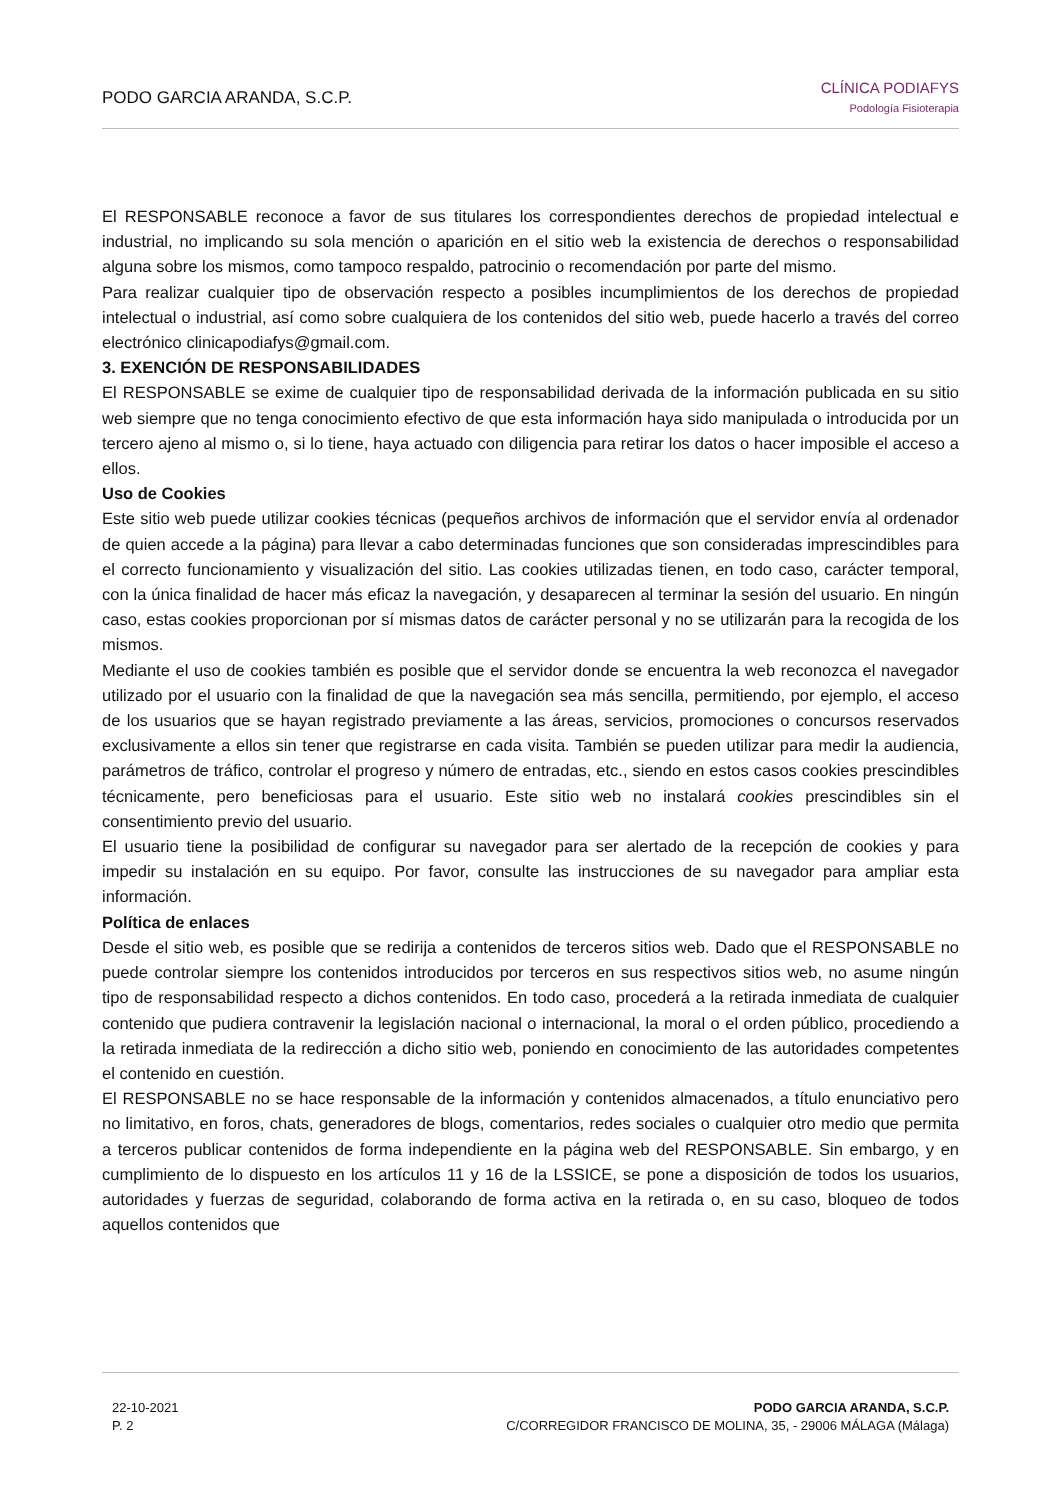PODO GARCIA ARANDA, S.C.P.
CLÍNICA PODIAFYS
Podología Fisioterapia
El RESPONSABLE reconoce a favor de sus titulares los correspondientes derechos de propiedad intelectual e industrial, no implicando su sola mención o aparición en el sitio web la existencia de derechos o responsabilidad alguna sobre los mismos, como tampoco respaldo, patrocinio o recomendación por parte del mismo.
Para realizar cualquier tipo de observación respecto a posibles incumplimientos de los derechos de propiedad intelectual o industrial, así como sobre cualquiera de los contenidos del sitio web, puede hacerlo a través del correo electrónico clinicapodiafys@gmail.com.
3. EXENCIÓN DE RESPONSABILIDADES
El RESPONSABLE se exime de cualquier tipo de responsabilidad derivada de la información publicada en su sitio web siempre que no tenga conocimiento efectivo de que esta información haya sido manipulada o introducida por un tercero ajeno al mismo o, si lo tiene, haya actuado con diligencia para retirar los datos o hacer imposible el acceso a ellos.
Uso de Cookies
Este sitio web puede utilizar cookies técnicas (pequeños archivos de información que el servidor envía al ordenador de quien accede a la página) para llevar a cabo determinadas funciones que son consideradas imprescindibles para el correcto funcionamiento y visualización del sitio. Las cookies utilizadas tienen, en todo caso, carácter temporal, con la única finalidad de hacer más eficaz la navegación, y desaparecen al terminar la sesión del usuario. En ningún caso, estas cookies proporcionan por sí mismas datos de carácter personal y no se utilizarán para la recogida de los mismos.
Mediante el uso de cookies también es posible que el servidor donde se encuentra la web reconozca el navegador utilizado por el usuario con la finalidad de que la navegación sea más sencilla, permitiendo, por ejemplo, el acceso de los usuarios que se hayan registrado previamente a las áreas, servicios, promociones o concursos reservados exclusivamente a ellos sin tener que registrarse en cada visita. También se pueden utilizar para medir la audiencia, parámetros de tráfico, controlar el progreso y número de entradas, etc., siendo en estos casos cookies prescindibles técnicamente, pero beneficiosas para el usuario. Este sitio web no instalará cookies prescindibles sin el consentimiento previo del usuario.
El usuario tiene la posibilidad de configurar su navegador para ser alertado de la recepción de cookies y para impedir su instalación en su equipo. Por favor, consulte las instrucciones de su navegador para ampliar esta información.
Política de enlaces
Desde el sitio web, es posible que se redirija a contenidos de terceros sitios web. Dado que el RESPONSABLE no puede controlar siempre los contenidos introducidos por terceros en sus respectivos sitios web, no asume ningún tipo de responsabilidad respecto a dichos contenidos. En todo caso, procederá a la retirada inmediata de cualquier contenido que pudiera contravenir la legislación nacional o internacional, la moral o el orden público, procediendo a la retirada inmediata de la redirección a dicho sitio web, poniendo en conocimiento de las autoridades competentes el contenido en cuestión.
El RESPONSABLE no se hace responsable de la información y contenidos almacenados, a título enunciativo pero no limitativo, en foros, chats, generadores de blogs, comentarios, redes sociales o cualquier otro medio que permita a terceros publicar contenidos de forma independiente en la página web del RESPONSABLE. Sin embargo, y en cumplimiento de lo dispuesto en los artículos 11 y 16 de la LSSICE, se pone a disposición de todos los usuarios, autoridades y fuerzas de seguridad, colaborando de forma activa en la retirada o, en su caso, bloqueo de todos aquellos contenidos que
22-10-2021
P. 2
PODO GARCIA ARANDA, S.C.P.
C/CORREGIDOR FRANCISCO DE MOLINA, 35, - 29006 MÁLAGA (Málaga)